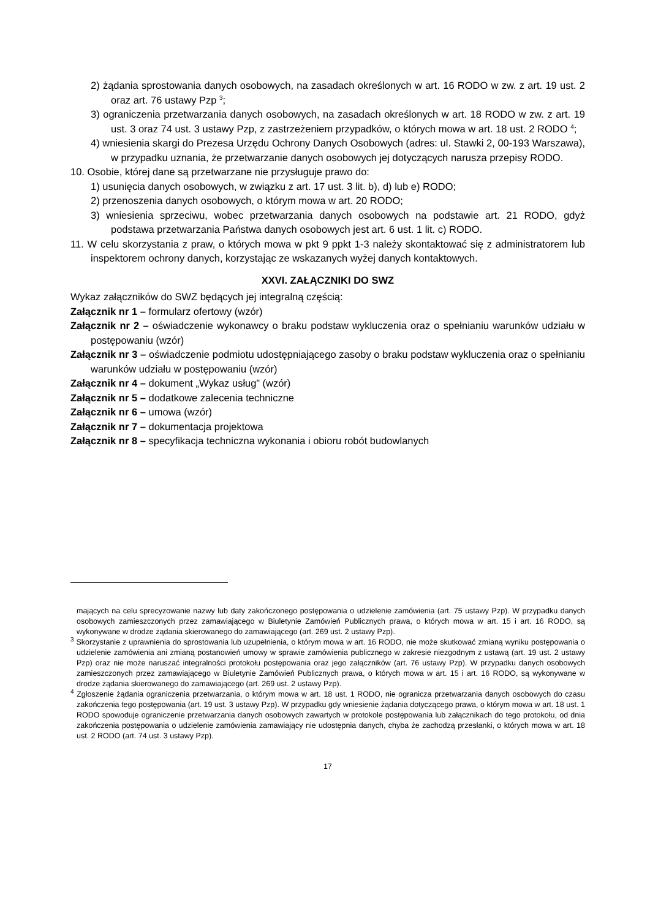2) żądania sprostowania danych osobowych, na zasadach określonych w art. 16 RODO w zw. z art. 19 ust. 2 oraz art. 76 ustawy Pzp <sup>3</sup>;
3) ograniczenia przetwarzania danych osobowych, na zasadach określonych w art. 18 RODO w zw. z art. 19 ust. 3 oraz 74 ust. 3 ustawy Pzp, z zastrzeżeniem przypadków, o których mowa w art. 18 ust. 2 RODO <sup>4</sup>;
4) wniesienia skargi do Prezesa Urzędu Ochrony Danych Osobowych (adres: ul. Stawki 2, 00-193 Warszawa), w przypadku uznania, że przetwarzanie danych osobowych jej dotyczących narusza przepisy RODO.
10. Osobie, której dane są przetwarzane nie przysługuje prawo do:
1) usunięcia danych osobowych, w związku z art. 17 ust. 3 lit. b), d) lub e) RODO;
2) przenoszenia danych osobowych, o którym mowa w art. 20 RODO;
3) wniesienia sprzeciwu, wobec przetwarzania danych osobowych na podstawie art. 21 RODO, gdyż podstawa przetwarzania Państwa danych osobowych jest art. 6 ust. 1 lit. c) RODO.
11. W celu skorzystania z praw, o których mowa w pkt 9 ppkt 1-3 należy skontaktować się z administratorem lub inspektorem ochrony danych, korzystając ze wskazanych wyżej danych kontaktowych.
XXVI. ZAŁĄCZNIKI DO SWZ
Wykaz załączników do SWZ będących jej integralną częścią:
Załącznik nr 1 – formularz ofertowy (wzór)
Załącznik nr 2 – oświadczenie wykonawcy o braku podstaw wykluczenia oraz o spełnianiu warunków udziału w postępowaniu (wzór)
Załącznik nr 3 – oświadczenie podmiotu udostępniającego zasoby o braku podstaw wykluczenia oraz o spełnianiu warunków udziału w postępowaniu (wzór)
Załącznik nr 4 – dokument „Wykaz usług” (wzór)
Załącznik nr 5 – dodatkowe zalecenia techniczne
Załącznik nr 6 – umowa (wzór)
Załącznik nr 7 – dokumentacja projektowa
Załącznik nr 8 – specyfikacja techniczna wykonania i obioru robót budowlanych
mających na celu sprecyzowanie nazwy lub daty zakończonego postępowania o udzielenie zamówienia (art. 75 ustawy Pzp). W przypadku danych osobowych zamieszczonych przez zamawiającego w Biuletynie Zamówień Publicznych prawa, o których mowa w art. 15 i art. 16 RODO, są wykonywane w drodze żądania skierowanego do zamawiającego (art. 269 ust. 2 ustawy Pzp).
<sup>3</sup> Skorzystanie z uprawnienia do sprostowania lub uzupełnienia, o którym mowa w art. 16 RODO, nie może skutkować zmianą wyniku postępowania o udzielenie zamówienia ani zmianą postanowień umowy w sprawie zamówienia publicznego w zakresie niezgodnym z ustawą (art. 19 ust. 2 ustawy Pzp) oraz nie może naruszać integralności protokołu postępowania oraz jego załączników (art. 76 ustawy Pzp). W przypadku danych osobowych zamieszczonych przez zamawiającego w Biuletynie Zamówień Publicznych prawa, o których mowa w art. 15 i art. 16 RODO, są wykonywane w drodze żądania skierowanego do zamawiającego (art. 269 ust. 2 ustawy Pzp).
<sup>4</sup> Zgłoszenie żądania ograniczenia przetwarzania, o którym mowa w art. 18 ust. 1 RODO, nie ogranicza przetwarzania danych osobowych do czasu zakończenia tego postępowania (art. 19 ust. 3 ustawy Pzp). W przypadku gdy wniesienie żądania dotyczącego prawa, o którym mowa w art. 18 ust. 1 RODO spowoduje ograniczenie przetwarzania danych osobowych zawartych w protokole postępowania lub załącznikach do tego protokołu, od dnia zakończenia postępowania o udzielenie zamówienia zamawiający nie udostępnia danych, chyba że zachodzą przesłanki, o których mowa w art. 18 ust. 2 RODO (art. 74 ust. 3 ustawy Pzp).
17